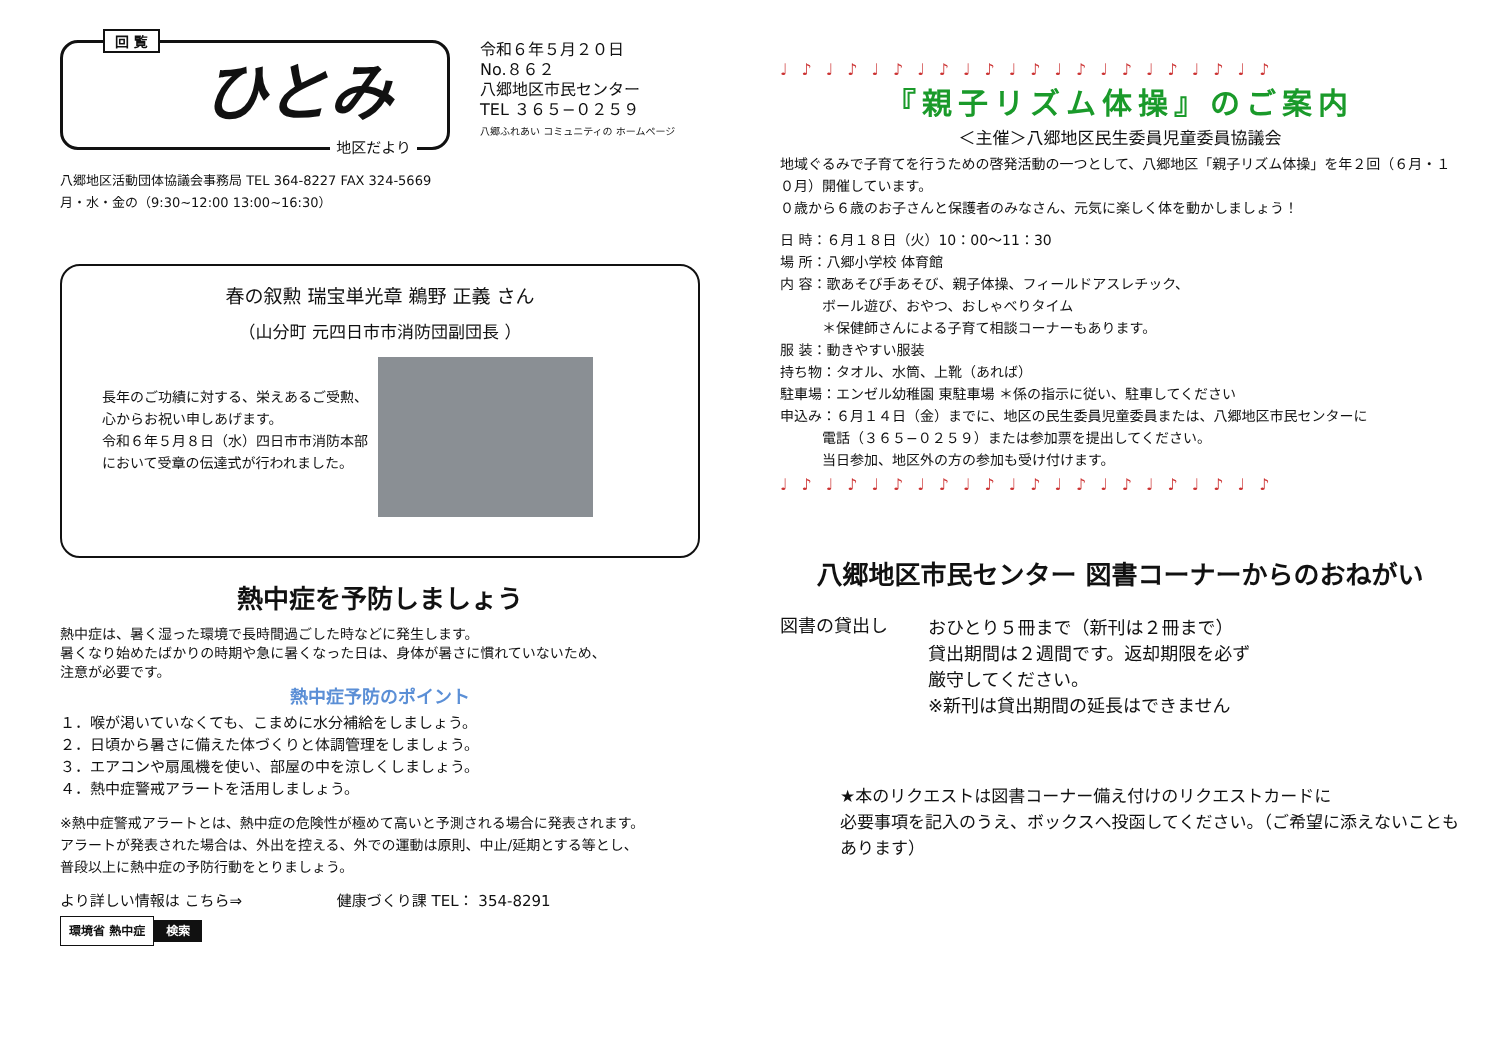回 覧
ひとみ
地区だより
令和６年５月２０日
No.８６２
八郷地区市民センター
TEL ３６５−０２５９
八郷ふれあい コミュニティの ホームページ
八郷地区活動団体協議会事務局 TEL 364-8227 FAX 324-5669
月・水・金の（9:30~12:00 13:00~16:30）
春の叙勲 瑞宝単光章 鵜野 正義 さん
（山分町 元四日市市消防団副団長 ）
長年のご功績に対する、栄えあるご受勲、
心からお祝い申しあげます。
令和６年５月８日（水）四日市市消防本部
において受章の伝達式が行われました。
熱中症を予防しましょう
熱中症は、暑く湿った環境で長時間過ごした時などに発生します。
暑くなり始めたばかりの時期や急に暑くなった日は、身体が暑さに慣れていないため、
注意が必要です。
熱中症予防のポイント
１．喉が渇いていなくても、こまめに水分補給をしましょう。
２．日頃から暑さに備えた体づくりと体調管理をしましょう。
３．エアコンや扇風機を使い、部屋の中を涼しくしましょう。
４．熱中症警戒アラートを活用しましょう。
※熱中症警戒アラートとは、熱中症の危険性が極めて高いと予測される場合に発表されます。
アラートが発表された場合は、外出を控える、外での運動は原則、中止/延期とする等とし、
普段以上に熱中症の予防行動をとりましょう。
より詳しい情報は こちら⇒ 　　　　　　健康づくり課 TEL： 354-8291
環境省 熱中症 検索
♩♪♩♪♩♪♩♪♩♪♩♪♩♪♩♪♩♪♩♪♩♪
『親子リズム体操』のご案内
＜主催＞八郷地区民生委員児童委員協議会
地域ぐるみで子育てを行うための啓発活動の一つとして、八郷地区「親子リズム体操」を年２回（６月・１０月）開催しています。
０歳から６歳のお子さんと保護者のみなさん、元気に楽しく体を動かしましょう！
日 時：６月１８日（火）10：00～11：30
場 所：八郷小学校 体育館
内 容：歌あそび手あそび、親子体操、フィールドアスレチック、
　　　ボール遊び、おやつ、おしゃべりタイム
　　　＊保健師さんによる子育て相談コーナーもあります。
服 装：動きやすい服装
持ち物：タオル、水筒、上靴（あれば）
駐車場：エンゼル幼稚園 東駐車場 ＊係の指示に従い、駐車してください
申込み：６月１４日（金）までに、地区の民生委員児童委員または、八郷地区市民センターに
　　　電話（３６５−０２５９）または参加票を提出してください。
　　　当日参加、地区外の方の参加も受け付けます。
♩♪♩♪♩♪♩♪♩♪♩♪♩♪♩♪♩♪♩♪♩♪
八郷地区市民センター 図書コーナーからのおねがい
図書の貸出し
おひとり５冊まで（新刊は２冊まで）
貸出期間は２週間です。返却期限を必ず
厳守してください。
※新刊は貸出期間の延長はできません
★本のリクエストは図書コーナー備え付けのリクエストカードに
必要事項を記入のうえ、ボックスへ投函してください。（ご希望に添えないこともあります）